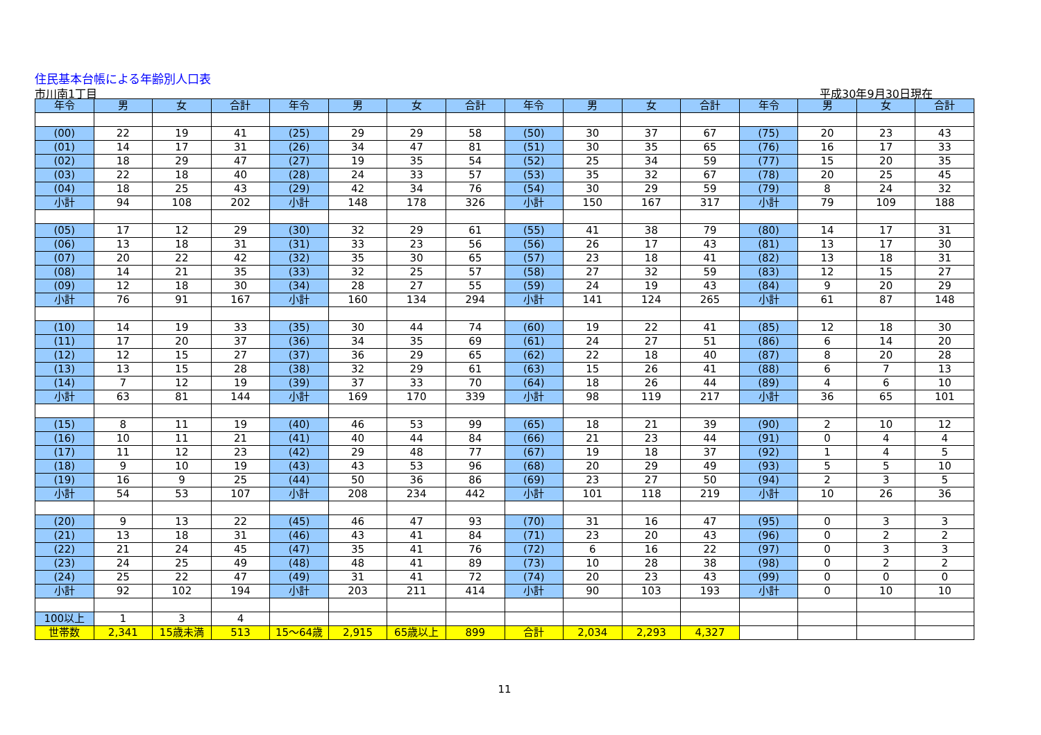住民基本台帳による年齢別人口表
市川南1丁目 平成30年9月30日現在
| 年令 | 男 | 女 | 合計 | 年令 | 男 | 女 | 合計 | 年令 | 男 | 女 | 合計 | 年令 | 男 | 女 | 合計 |
| --- | --- | --- | --- | --- | --- | --- | --- | --- | --- | --- | --- | --- | --- | --- | --- |
| (00) | 22 | 19 | 41 | (25) | 29 | 29 | 58 | (50) | 30 | 37 | 67 | (75) | 20 | 23 | 43 |
| (01) | 14 | 17 | 31 | (26) | 34 | 47 | 81 | (51) | 30 | 35 | 65 | (76) | 16 | 17 | 33 |
| (02) | 18 | 29 | 47 | (27) | 19 | 35 | 54 | (52) | 25 | 34 | 59 | (77) | 15 | 20 | 35 |
| (03) | 22 | 18 | 40 | (28) | 24 | 33 | 57 | (53) | 35 | 32 | 67 | (78) | 20 | 25 | 45 |
| (04) | 18 | 25 | 43 | (29) | 42 | 34 | 76 | (54) | 30 | 29 | 59 | (79) | 8 | 24 | 32 |
| 小計 | 94 | 108 | 202 | 小計 | 148 | 178 | 326 | 小計 | 150 | 167 | 317 | 小計 | 79 | 109 | 188 |
| (05) | 17 | 12 | 29 | (30) | 32 | 29 | 61 | (55) | 41 | 38 | 79 | (80) | 14 | 17 | 31 |
| (06) | 13 | 18 | 31 | (31) | 33 | 23 | 56 | (56) | 26 | 17 | 43 | (81) | 13 | 17 | 30 |
| (07) | 20 | 22 | 42 | (32) | 35 | 30 | 65 | (57) | 23 | 18 | 41 | (82) | 13 | 18 | 31 |
| (08) | 14 | 21 | 35 | (33) | 32 | 25 | 57 | (58) | 27 | 32 | 59 | (83) | 12 | 15 | 27 |
| (09) | 12 | 18 | 30 | (34) | 28 | 27 | 55 | (59) | 24 | 19 | 43 | (84) | 9 | 20 | 29 |
| 小計 | 76 | 91 | 167 | 小計 | 160 | 134 | 294 | 小計 | 141 | 124 | 265 | 小計 | 61 | 87 | 148 |
| (10) | 14 | 19 | 33 | (35) | 30 | 44 | 74 | (60) | 19 | 22 | 41 | (85) | 12 | 18 | 30 |
| (11) | 17 | 20 | 37 | (36) | 34 | 35 | 69 | (61) | 24 | 27 | 51 | (86) | 6 | 14 | 20 |
| (12) | 12 | 15 | 27 | (37) | 36 | 29 | 65 | (62) | 22 | 18 | 40 | (87) | 8 | 20 | 28 |
| (13) | 13 | 15 | 28 | (38) | 32 | 29 | 61 | (63) | 15 | 26 | 41 | (88) | 6 | 7 | 13 |
| (14) | 7 | 12 | 19 | (39) | 37 | 33 | 70 | (64) | 18 | 26 | 44 | (89) | 4 | 6 | 10 |
| 小計 | 63 | 81 | 144 | 小計 | 169 | 170 | 339 | 小計 | 98 | 119 | 217 | 小計 | 36 | 65 | 101 |
| (15) | 8 | 11 | 19 | (40) | 46 | 53 | 99 | (65) | 18 | 21 | 39 | (90) | 2 | 10 | 12 |
| (16) | 10 | 11 | 21 | (41) | 40 | 44 | 84 | (66) | 21 | 23 | 44 | (91) | 0 | 4 | 4 |
| (17) | 11 | 12 | 23 | (42) | 29 | 48 | 77 | (67) | 19 | 18 | 37 | (92) | 1 | 4 | 5 |
| (18) | 9 | 10 | 19 | (43) | 43 | 53 | 96 | (68) | 20 | 29 | 49 | (93) | 5 | 5 | 10 |
| (19) | 16 | 9 | 25 | (44) | 50 | 36 | 86 | (69) | 23 | 27 | 50 | (94) | 2 | 3 | 5 |
| 小計 | 54 | 53 | 107 | 小計 | 208 | 234 | 442 | 小計 | 101 | 118 | 219 | 小計 | 10 | 26 | 36 |
| (20) | 9 | 13 | 22 | (45) | 46 | 47 | 93 | (70) | 31 | 16 | 47 | (95) | 0 | 3 | 3 |
| (21) | 13 | 18 | 31 | (46) | 43 | 41 | 84 | (71) | 23 | 20 | 43 | (96) | 0 | 2 | 2 |
| (22) | 21 | 24 | 45 | (47) | 35 | 41 | 76 | (72) | 6 | 16 | 22 | (97) | 0 | 3 | 3 |
| (23) | 24 | 25 | 49 | (48) | 48 | 41 | 89 | (73) | 10 | 28 | 38 | (98) | 0 | 2 | 2 |
| (24) | 25 | 22 | 47 | (49) | 31 | 41 | 72 | (74) | 20 | 23 | 43 | (99) | 0 | 0 | 0 |
| 小計 | 92 | 102 | 194 | 小計 | 203 | 211 | 414 | 小計 | 90 | 103 | 193 | 小計 | 0 | 10 | 10 |
| 100以上 | 1 | 3 | 4 | | | | | | | | | | | | |
| 世帯数 | 2,341 | 15歳未満 | 513 | 15～64歳 | 2,915 | 65歳以上 | 899 | 合計 | 2,034 | 2,293 | 4,327 | | | | |
11